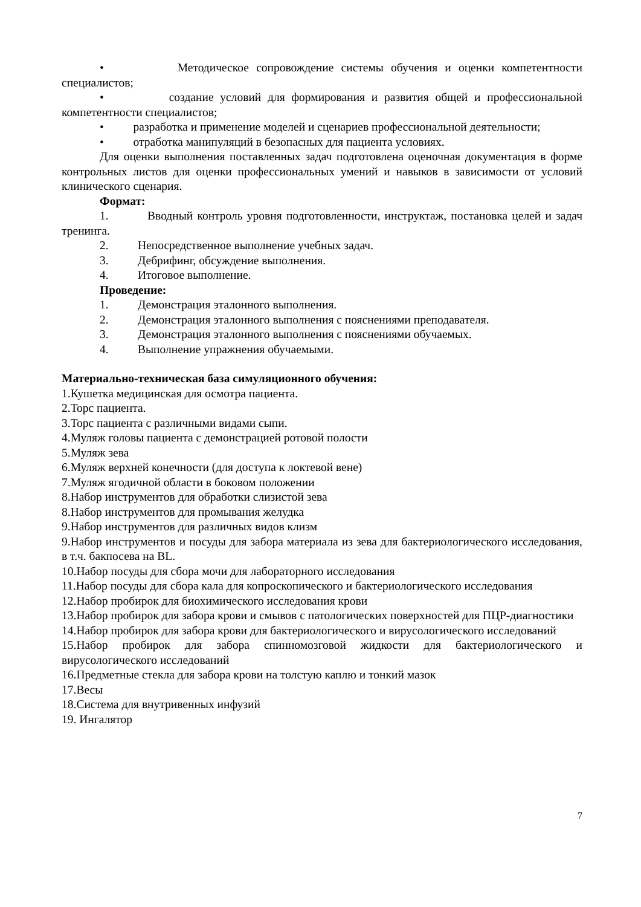• Методическое сопровождение системы обучения и оценки компетентности специалистов;
• создание условий для формирования и развития общей и профессиональной компетентности специалистов;
• разработка и применение моделей и сценариев профессиональной деятельности;
• отработка манипуляций в безопасных для пациента условиях.
Для оценки выполнения поставленных задач подготовлена оценочная документация в форме контрольных листов для оценки профессиональных умений и навыков в зависимости от условий клинического сценария.
Формат:
1. Вводный контроль уровня подготовленности, инструктаж, постановка целей и задач тренинга.
2. Непосредственное выполнение учебных задач.
3. Дебрифинг, обсуждение выполнения.
4. Итоговое выполнение.
Проведение:
1. Демонстрация эталонного выполнения.
2. Демонстрация эталонного выполнения с пояснениями преподавателя.
3. Демонстрация эталонного выполнения с пояснениями обучаемых.
4. Выполнение упражнения обучаемыми.
Материально-техническая база симуляционного обучения:
1.Кушетка медицинская для осмотра пациента.
2.Торс пациента.
3.Торс пациента с различными видами сыпи.
4.Муляж головы пациента с демонстрацией ротовой полости
5.Муляж зева
6.Муляж верхней конечности (для доступа к локтевой вене)
7.Муляж ягодичной области в боковом положении
8.Набор инструментов для обработки слизистой зева
8.Набор инструментов для промывания желудка
9.Набор инструментов для различных видов клизм
9.Набор инструментов и посуды для забора материала из зева для бактериологического исследования, в т.ч. бакпосева на BL.
10.Набор посуды для сбора мочи для лабораторного исследования
11.Набор посуды для сбора кала для копроскопического и бактериологического исследования
12.Набор пробирок для биохимического исследования крови
13.Набор пробирок для забора крови и смывов с патологических поверхностей для ПЦР-диагностики
14.Набор пробирок для забора крови для бактериологического и вирусологического исследований
15.Набор пробирок для забора спинномозговой жидкости для бактериологического и вирусологического исследований
16.Предметные стекла для забора крови на толстую каплю и тонкий мазок
17.Весы
18.Система для внутривенных инфузий
19. Ингалятор
7